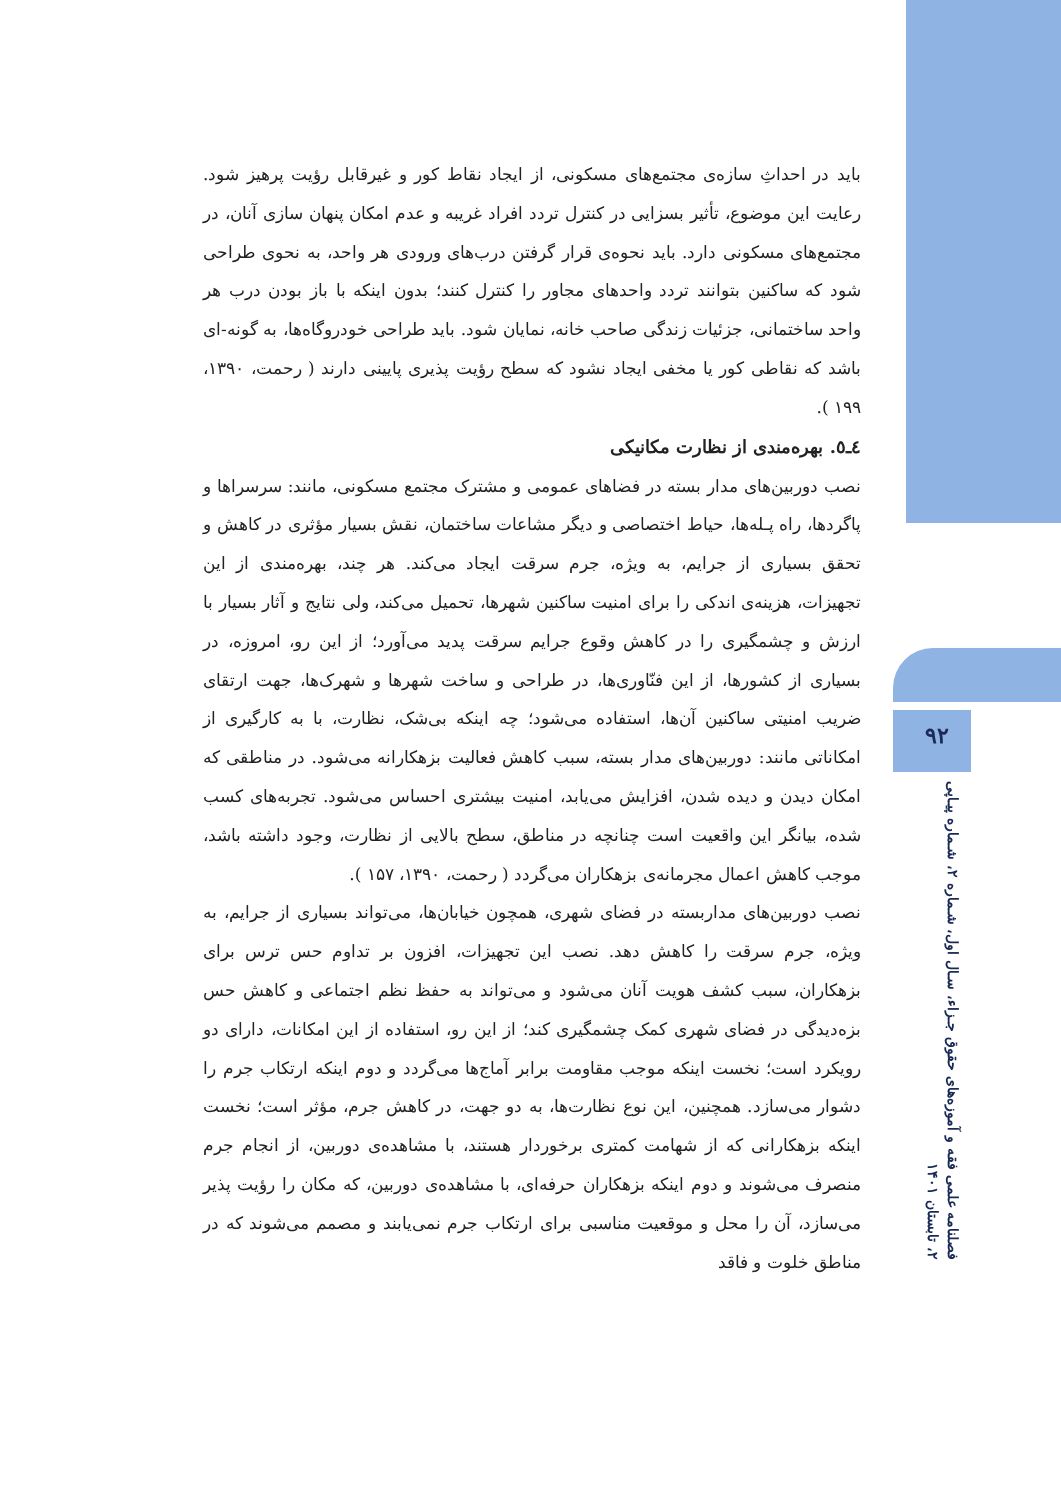باید در احداثِ سازه‌ی مجتمع‌های مسکونی، از ایجاد نقاط کور و غیرقابل رؤیت پرهیز شود. رعایت این موضوع، تأثیر بسزایی در کنترل تردد افراد غریبه و عدم امکان پنهان سازی آنان، در مجتمع‌های مسکونی دارد. باید نحوه‌ی قرار گرفتن درب‌های ورودی هر واحد، به نحوی طراحی شود که ساکنین بتوانند تردد واحدهای مجاور را کنترل کنند؛ بدون اینکه با باز بودن درب هر واحد ساختمانی، جزئیات زندگی صاحب خانه، نمایان شود. باید طراحی خودروگاه‌ها، به گونه-ای باشد که نقاطی کور یا مخفی ایجاد نشود که سطح رؤیت پذیری پایینی دارند ( رحمت، ۱۳۹۰، ۱۹۹ ).
٤ـ٥. بهره‌مندی از نظارت مکانیکی
نصب دوربین‌های مدار بسته در فضاهای عمومی و مشترک مجتمع مسکونی، مانند: سرسراها و پاگردها، راه پـله‌ها، حیاط اختصاصی و دیگر مشاعات ساختمان، نقش بسیار مؤثری در کاهش و تحقق بسیاری از جرایم، به ویژه، جرم سرقت ایجاد می‌کند. هر چند، بهره‌مندی از این تجهیزات، هزینه‌ی اندکی را برای امنیت ساکنین شهرها، تحمیل می‌کند، ولی نتایج و آثار بسیار با ارزش و چشمگیری را در کاهش وقوع جرایم سرقت پدید می‌آورد؛ از این رو، امروزه، در بسیاری از کشورها، از این فنّاوری‌ها، در طراحی و ساخت شهرها و شهرک‌ها، جهت ارتقای ضریب امنیتی ساکنین آن‌ها، استفاده می‌شود؛ چه اینکه بی‌شک، نظارت، با به کارگیری از امکاناتی مانند: دوربین‌های مدار بسته، سبب کاهش فعالیت بزهکارانه می‌شود. در مناطقی که امکان دیدن و دیده شدن، افزایش می‌یابد، امنیت بیشتری احساس می‌شود. تجربه‌های کسب شده، بیانگر این واقعیت است چنانچه در مناطق، سطح بالایی از نظارت، وجود داشته باشد، موجب کاهش اعمال مجرمانه‌ی بزهکاران می‌گردد ( رحمت، ۱۳۹۰، ۱۵۷ ).
نصب دوربین‌های مداربسته در فضای شهری، همچون خیابان‌ها، می‌تواند بسیاری از جرایم، به ویژه، جرم سرقت را کاهش دهد. نصب این تجهیزات، افزون بر تداوم حس ترس برای بزهکاران، سبب کشف هویت آنان می‌شود و می‌تواند به حفظ نظم اجتماعی و کاهش حس بزه‌دیدگی در فضای شهری کمک چشمگیری کند؛ از این رو، استفاده از این امکانات، دارای دو رویکرد است؛ نخست اینکه موجب مقاومت برابر آماج‌ها می‌گردد و دوم اینکه ارتکاب جرم را دشوار می‌سازد. همچنین، این نوع نظارت‌ها، به دو جهت، در کاهش جرم، مؤثر است؛ نخست اینکه بزهکارانی که از شهامت کمتری برخوردار هستند، با مشاهده‌ی دوربین، از انجام جرم منصرف می‌شوند و دوم اینکه بزهکاران حرفه‌ای، با مشاهده‌ی دوربین، که مکان را رؤیت پذیر می‌سازد، آن را محل و موقعیت مناسبی برای ارتکاب جرم نمی‌یابند و مصمم می‌شوند که در مناطق خلوت و فاقد
۹۲
فصلنامه علمی فقه و آموزه‌های حقوق جـزاء، سـال اول، شـماره ۲، شـماره پیـاپی
۲، تابستان ۱۴۰۱